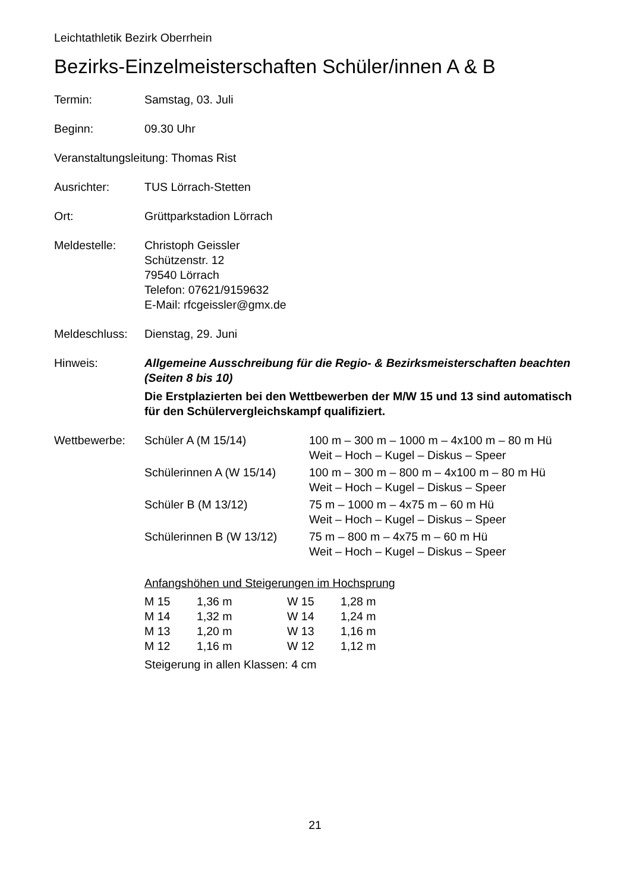Leichtathletik Bezirk Oberrhein
Bezirks-Einzelmeisterschaften Schüler/innen A & B
Termin: Samstag, 03. Juli
Beginn: 09.30 Uhr
Veranstaltungsleitung: Thomas Rist
Ausrichter: TUS Lörrach-Stetten
Ort: Grüttparkstadion Lörrach
Meldestelle: Christoph Geissler
Schützenstr. 12
79540 Lörrach
Telefon: 07621/9159632
E-Mail: rfcgeissler@gmx.de
Meldeschluss:
Dienstag, 29. Juni
Hinweis: Allgemeine Ausschreibung für die Regio- & Bezirksmeisterschaften beachten (Seiten 8 bis 10)
Die Erstplazierten bei den Wettbewerben der M/W 15 und 13 sind automatisch für den Schülervergleichskampf qualifiziert.
Wettbewerbe:
| Schüler A (M 15/14) | 100 m – 300 m – 1000 m – 4x100 m – 80 m Hü Weit – Hoch – Kugel – Diskus – Speer |
| Schülerinnen A (W 15/14) | 100 m – 300 m – 800 m – 4x100 m – 80 m Hü Weit – Hoch – Kugel – Diskus – Speer |
| Schüler B (M 13/12) | 75 m – 1000 m – 4x75 m – 60 m Hü Weit – Hoch – Kugel – Diskus – Speer |
| Schülerinnen B (W 13/12) | 75 m – 800 m – 4x75 m – 60 m Hü Weit – Hoch – Kugel – Diskus – Speer |
Anfangshöhen und Steigerungen im Hochsprung
| M 15 | 1,36 m | W 15 | 1,28 m |
| M 14 | 1,32 m | W 14 | 1,24 m |
| M 13 | 1,20 m | W 13 | 1,16 m |
| M 12 | 1,16 m | W 12 | 1,12 m |
Steigerung in allen Klassen: 4 cm
21